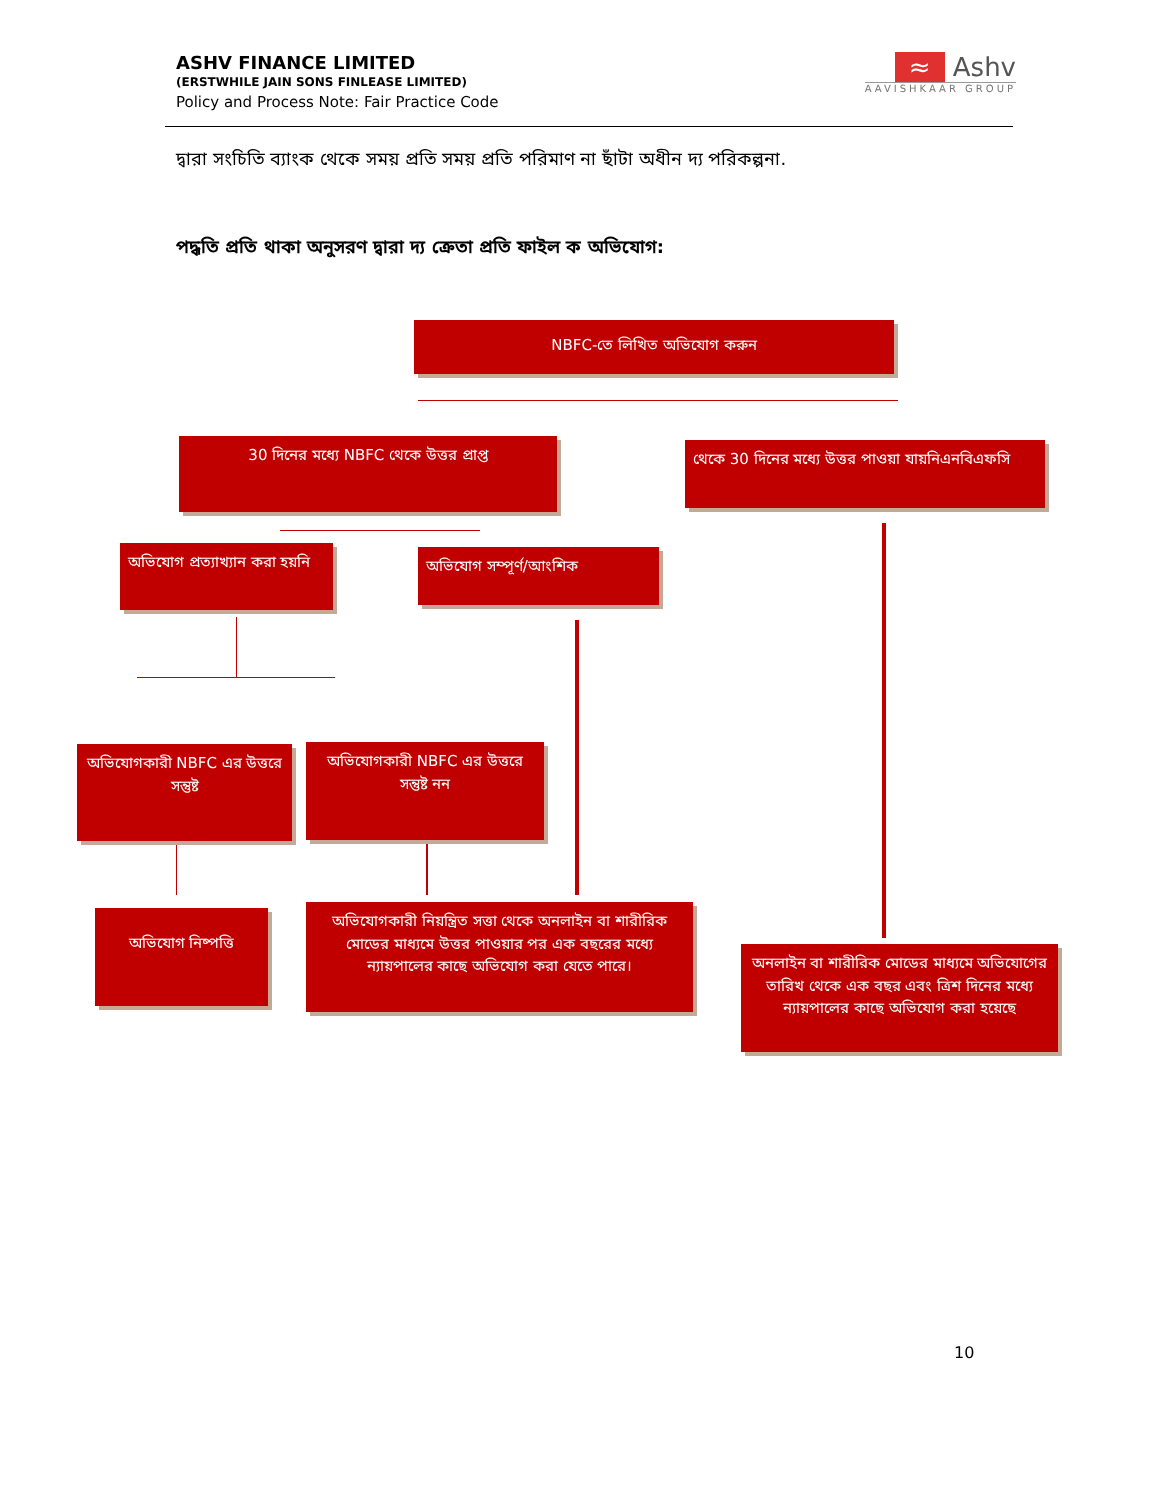ASHV FINANCE LIMITED
(ERSTWHILE JAIN SONS FINLEASE LIMITED)
Policy and Process Note: Fair Practice Code
≈ Ashv
AAVISHKAAR GROUP
দ্বারা সংচিতি ব্যাংক থেকে সময় প্রতি সময় প্রতি পরিমাণ না ছাঁটা অধীন দ্য পরিকল্পনা.
পদ্ধতি প্রতি থাকা অনুসরণ দ্বারা দ্য ক্রেতা প্রতি ফাইল ক অভিযোগ:
NBFC-তে লিখিত অভিযোগ করুন
30 দিনের মধ্যে NBFC থেকে উত্তর প্রাপ্ত
থেকে 30 দিনের মধ্যে উত্তর পাওয়া যায়নিএনবিএফসি
অভিযোগ প্রত্যাখ্যান করা হয়নি
অভিযোগ সম্পূর্ণ/আংশিক
অভিযোগকারী NBFC এর উত্তরে সন্তুষ্ট
অভিযোগকারী NBFC এর উত্তরে সন্তুষ্ট নন
অভিযোগ নিষ্পত্তি
অভিযোগকারী নিয়ন্ত্রিত সত্তা থেকে অনলাইন বা শারীরিক মোডের মাধ্যমে উত্তর পাওয়ার পর এক বছরের মধ্যে ন্যায়পালের কাছে অভিযোগ করা যেতে পারে।
অনলাইন বা শারীরিক মোডের মাধ্যমে অভিযোগের তারিখ থেকে এক বছর এবং ত্রিশ দিনের মধ্যে ন্যায়পালের কাছে অভিযোগ করা হয়েছে
10